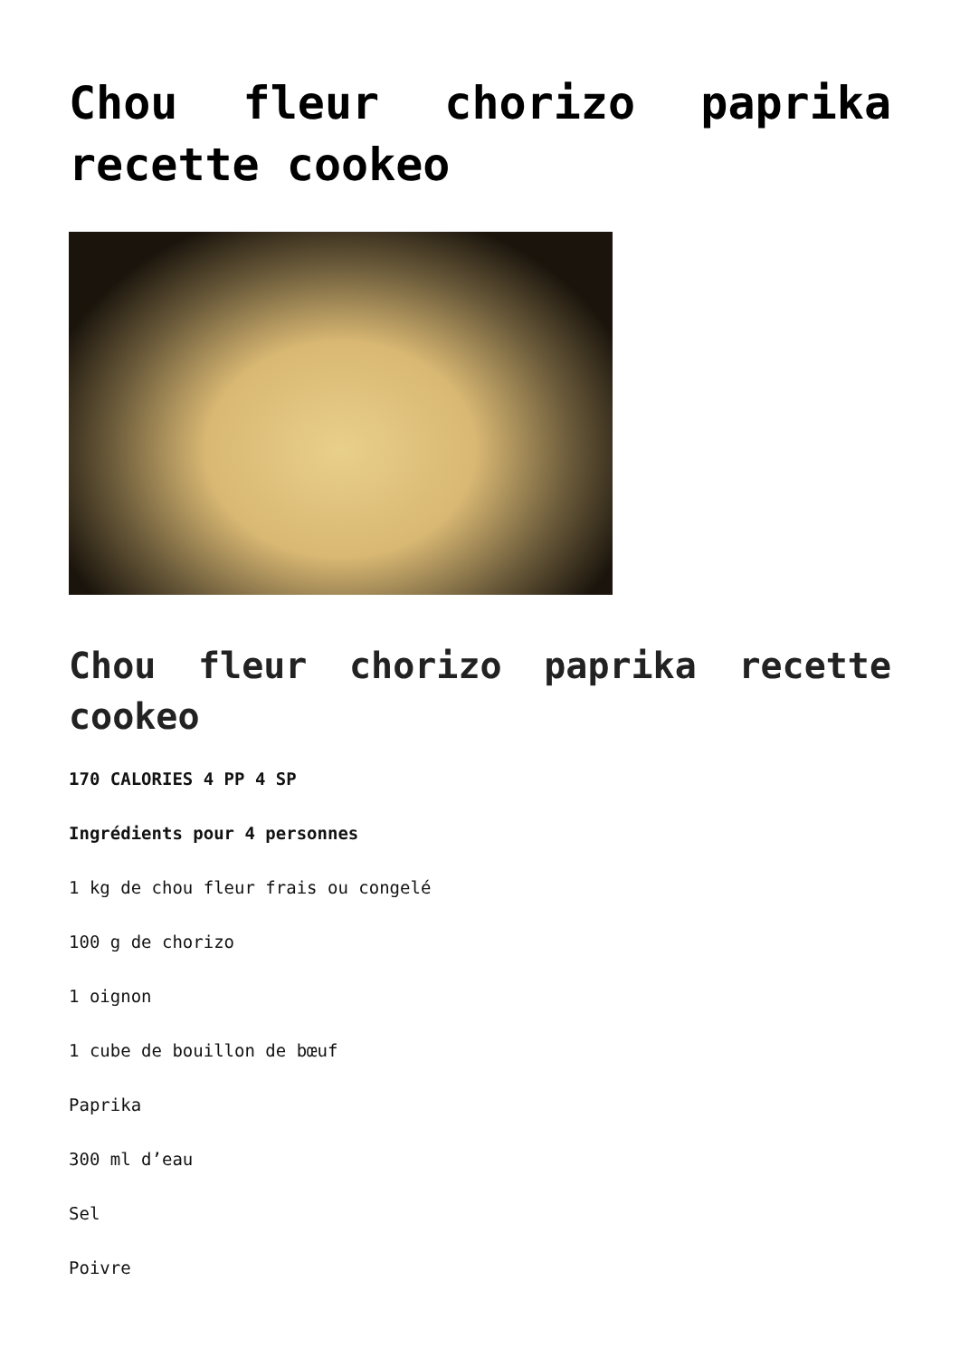Chou fleur chorizo paprika recette cookeo
Chou fleur chorizo paprika recette cookeo
170 CALORIES 4 PP 4 SP
Ingrédients pour 4 personnes
1 kg de chou fleur frais ou congelé
100 g de chorizo
1 oignon
1 cube de bouillon de bœuf
Paprika
300 ml d’eau
Sel
Poivre